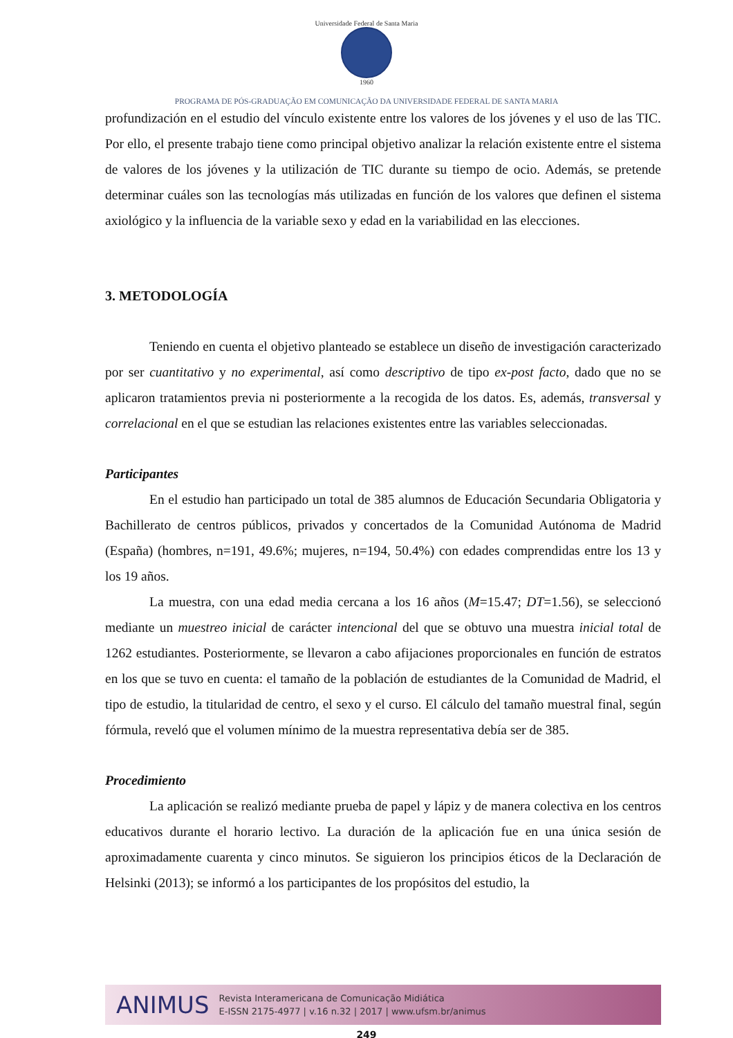Universidade Federal de Santa Maria
1960
PROGRAMA DE PÓS-GRADUAÇÃO EM COMUNICAÇÃO DA UNIVERSIDADE FEDERAL DE SANTA MARIA
profundización en el estudio del vínculo existente entre los valores de los jóvenes y el uso de las TIC. Por ello, el presente trabajo tiene como principal objetivo analizar la relación existente entre el sistema de valores de los jóvenes y la utilización de TIC durante su tiempo de ocio. Además, se pretende determinar cuáles son las tecnologías más utilizadas en función de los valores que definen el sistema axiológico y la influencia de la variable sexo y edad en la variabilidad en las elecciones.
3. METODOLOGÍA
Teniendo en cuenta el objetivo planteado se establece un diseño de investigación caracterizado por ser cuantitativo y no experimental, así como descriptivo de tipo ex-post facto, dado que no se aplicaron tratamientos previa ni posteriormente a la recogida de los datos. Es, además, transversal y correlacional en el que se estudian las relaciones existentes entre las variables seleccionadas.
Participantes
En el estudio han participado un total de 385 alumnos de Educación Secundaria Obligatoria y Bachillerato de centros públicos, privados y concertados de la Comunidad Autónoma de Madrid (España) (hombres, n=191, 49.6%; mujeres, n=194, 50.4%) con edades comprendidas entre los 13 y los 19 años.
La muestra, con una edad media cercana a los 16 años (M=15.47; DT=1.56), se seleccionó mediante un muestreo inicial de carácter intencional del que se obtuvo una muestra inicial total de 1262 estudiantes. Posteriormente, se llevaron a cabo afijaciones proporcionales en función de estratos en los que se tuvo en cuenta: el tamaño de la población de estudiantes de la Comunidad de Madrid, el tipo de estudio, la titularidad de centro, el sexo y el curso. El cálculo del tamaño muestral final, según fórmula, reveló que el volumen mínimo de la muestra representativa debía ser de 385.
Procedimiento
La aplicación se realizó mediante prueba de papel y lápiz y de manera colectiva en los centros educativos durante el horario lectivo. La duración de la aplicación fue en una única sesión de aproximadamente cuarenta y cinco minutos. Se siguieron los principios éticos de la Declaración de Helsinki (2013); se informó a los participantes de los propósitos del estudio, la
ANIMUS
Revista Interamericana de Comunicação Midiática
E-ISSN 2175-4977 | v.16 n.32 | 2017 | www.ufsm.br/animus
249